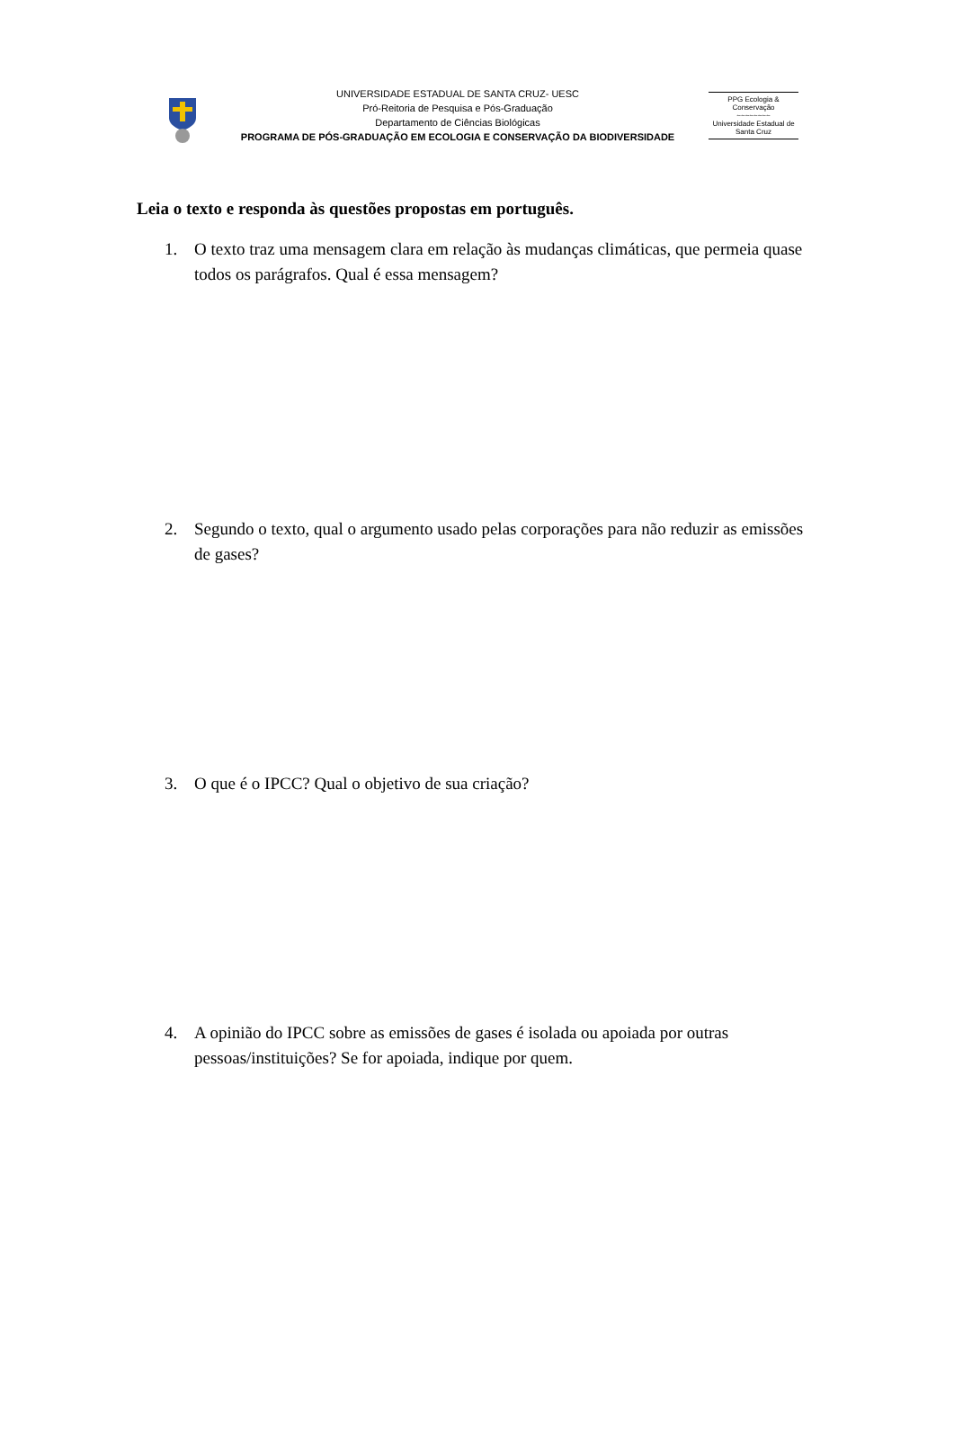UNIVERSIDADE ESTADUAL DE SANTA CRUZ- UESC
Pró-Reitoria de Pesquisa e Pós-Graduação
Departamento de Ciências Biológicas
PROGRAMA DE PÓS-GRADUAÇÃO EM ECOLOGIA E CONSERVAÇÃO DA BIODIVERSIDADE
PPG Ecologia & Conservação
~~~~~~~~
Universidade Estadual de Santa Cruz
Leia o texto e responda às questões propostas em português.
1. O texto traz uma mensagem clara em relação às mudanças climáticas, que permeia quase todos os parágrafos. Qual é essa mensagem?
2. Segundo o texto, qual o argumento usado pelas corporações para não reduzir as emissões de gases?
3. O que é o IPCC? Qual o objetivo de sua criação?
4. A opinião do IPCC sobre as emissões de gases é isolada ou apoiada por outras pessoas/instituições? Se for apoiada, indique por quem.